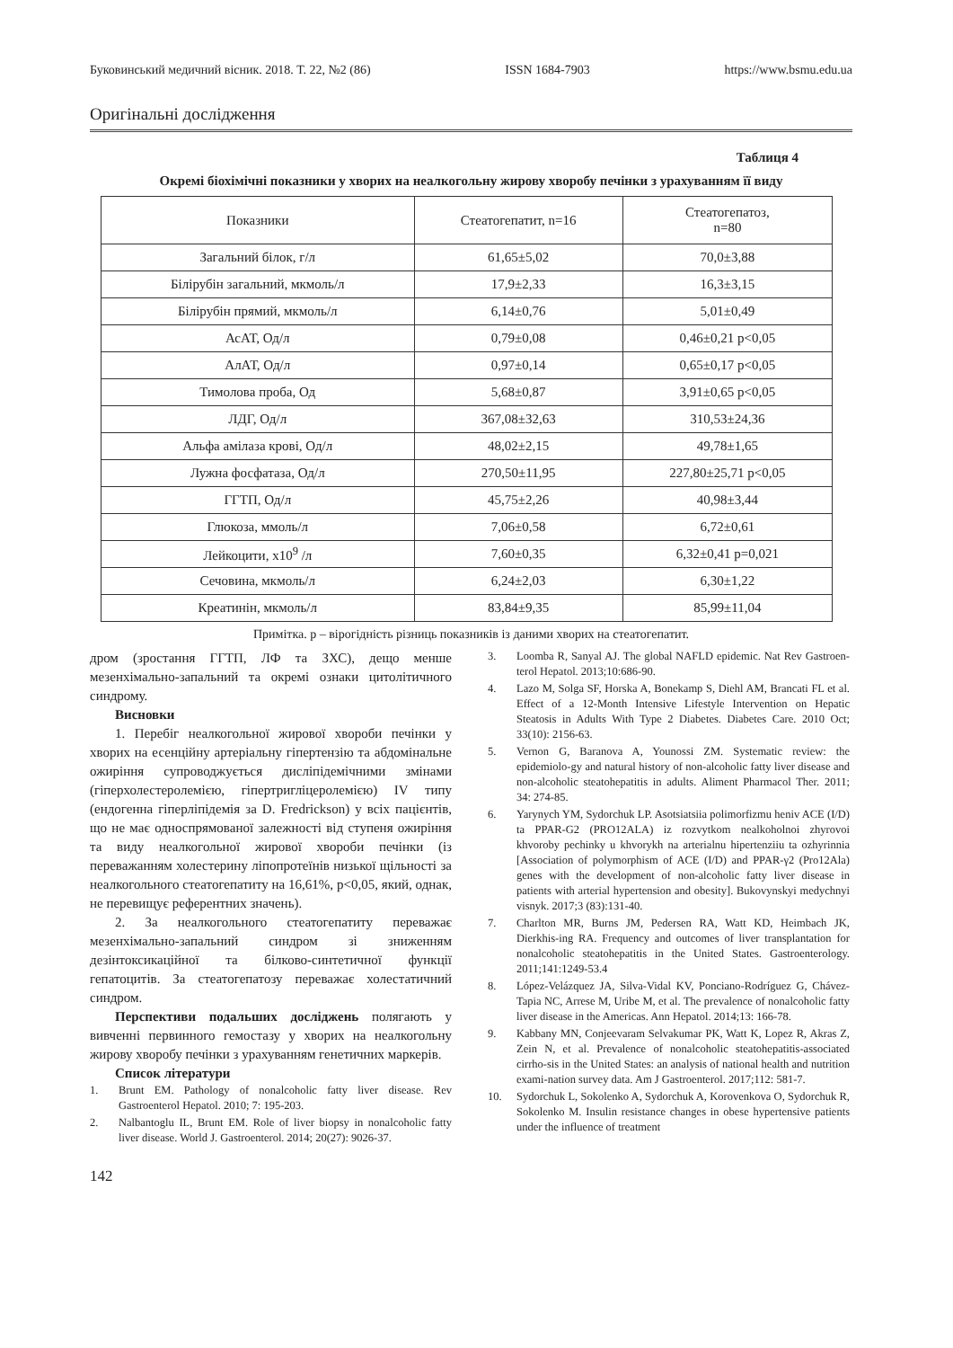Буковинський медичний вісник. 2018. Т. 22, №2 (86) ISSN 1684-7903 https://www.bsmu.edu.ua
Оригінальні дослідження
Таблиця 4
Окремі біохімічні показники у хворих на неалкогольну жирову хворобу печінки з урахуванням її виду
| Показники | Стеатогепатит, n=16 | Стеатогепатоз, n=80 |
| --- | --- | --- |
| Загальний білок, г/л | 61,65±5,02 | 70,0±3,88 |
| Білірубін загальний, мкмоль/л | 17,9±2,33 | 16,3±3,15 |
| Білірубін прямий, мкмоль/л | 6,14±0,76 | 5,01±0,49 |
| АсАТ, Од/л | 0,79±0,08 | 0,46±0,21 p<0,05 |
| АлАТ, Од/л | 0,97±0,14 | 0,65±0,17 p<0,05 |
| Тимолова проба, Од | 5,68±0,87 | 3,91±0,65 p<0,05 |
| ЛДГ, Од/л | 367,08±32,63 | 310,53±24,36 |
| Альфа амілаза крові, Од/л | 48,02±2,15 | 49,78±1,65 |
| Лужна фосфатаза, Од/л | 270,50±11,95 | 227,80±25,71 p<0,05 |
| ГГТП, Од/л | 45,75±2,26 | 40,98±3,44 |
| Глюкоза, ммоль/л | 7,06±0,58 | 6,72±0,61 |
| Лейкоцити, х10<sup>9</sup> /л | 7,60±0,35 | 6,32±0,41 p=0,021 |
| Сечовина, мкмоль/л | 6,24±2,03 | 6,30±1,22 |
| Креатинін, мкмоль/л | 83,84±9,35 | 85,99±11,04 |
Примітка. р – вірогідність різниць показників із даними хворих на стеатогепатит.
дром (зростання ГГТП, ЛФ та ЗХС), дещо менше мезенхімально-запальний та окремі ознаки цитолітичного синдрому.
Висновки
1. Перебіг неалкогольної жирової хвороби печінки у хворих на есенційну артеріальну гіпертензію та абдомінальне ожиріння супроводжується дисліпідемічними змінами (гіперхолестеролемією, гіпертригліцеролемією) IV типу (ендогенна гіперліпідемія за D. Fredrickson) у всіх пацієнтів, що не має односпрямованої залежності від ступеня ожиріння та виду неалкогольної жирової хвороби печінки (із переважанням холестерину ліпопротеїнів низької щільності за неалкогольного стеатогепатиту на 16,61%, p<0,05, який, однак, не перевищує референтних значень).
2. За неалкогольного стеатогепатиту переважає мезенхімально-запальний синдром зі зниженням дезінтоксикаційної та білково-синтетичної функції гепатоцитів. За стеатогепатозу переважає холестатичний синдром.
Перспективи подальших досліджень полягають у вивченні первинного гемостазу у хворих на неалкогольну жирову хворобу печінки з урахуванням генетичних маркерів.
Список літератури
1. Brunt EM. Pathology of nonalcoholic fatty liver disease. Rev Gastroenterol Hepatol. 2010; 7: 195-203.
2. Nalbantoglu IL, Brunt EM. Role of liver biopsy in nonalcoholic fatty liver disease. World J. Gastroenterol. 2014; 20(27): 9026-37.
3. Loomba R, Sanyal AJ. The global NAFLD epidemic. Nat Rev Gastroen-terol Hepatol. 2013;10:686-90.
4. Lazo M, Solga SF, Horska A, Bonekamp S, Diehl AM, Brancati FL et al. Effect of a 12-Month Intensive Lifestyle Intervention on Hepatic Steatosis in Adults With Type 2 Diabetes. Diabetes Care. 2010 Oct; 33(10): 2156-63.
5. Vernon G, Baranova A, Younossi ZM. Systematic review: the epidemiolo-gy and natural history of non-alcoholic fatty liver disease and non-alcoholic steatohepatitis in adults. Aliment Pharmacol Ther. 2011; 34: 274-85.
6. Yarynych YM, Sydorchuk LP. Asotsiatsiia polimorfizmu heniv ACE (I/D) ta PPAR-G2 (PRO12ALA) iz rozvytkom nealkoholnoi zhyrovoi khvoroby pechinky u khvorykh na arterialnu hipertenziiu ta ozhyrinnia [Association of polymorphism of ACE (I/D) and PPAR-γ2 (Pro12Ala) genes with the development of non-alcoholic fatty liver disease in patients with arterial hypertension and obesity]. Bukovynskyi medychnyi visnyk. 2017;3 (83):131-40.
7. Charlton MR, Burns JM, Pedersen RA, Watt KD, Heimbach JK, Dierkhis-ing RA. Frequency and outcomes of liver transplantation for nonalcoholic steatohepatitis in the United States. Gastroenterology. 2011;141:1249-53.4
8. López-Velázquez JA, Silva-Vidal KV, Ponciano-Rodríguez G, Chávez-Tapia NC, Arrese M, Uribe M, et al. The prevalence of nonalcoholic fatty liver disease in the Americas. Ann Hepatol. 2014;13: 166-78.
9. Kabbany MN, Conjeevaram Selvakumar PK, Watt K, Lopez R, Akras Z, Zein N, et al. Prevalence of nonalcoholic steatohepatitis-associated cirrho-sis in the United States: an analysis of national health and nutrition exami-nation survey data. Am J Gastroenterol. 2017;112: 581-7.
10. Sydorchuk L, Sokolenko A, Sydorchuk A, Korovenkova O, Sydorchuk R, Sokolenko M. Insulin resistance changes in obese hypertensive patients under the influence of treatment
142